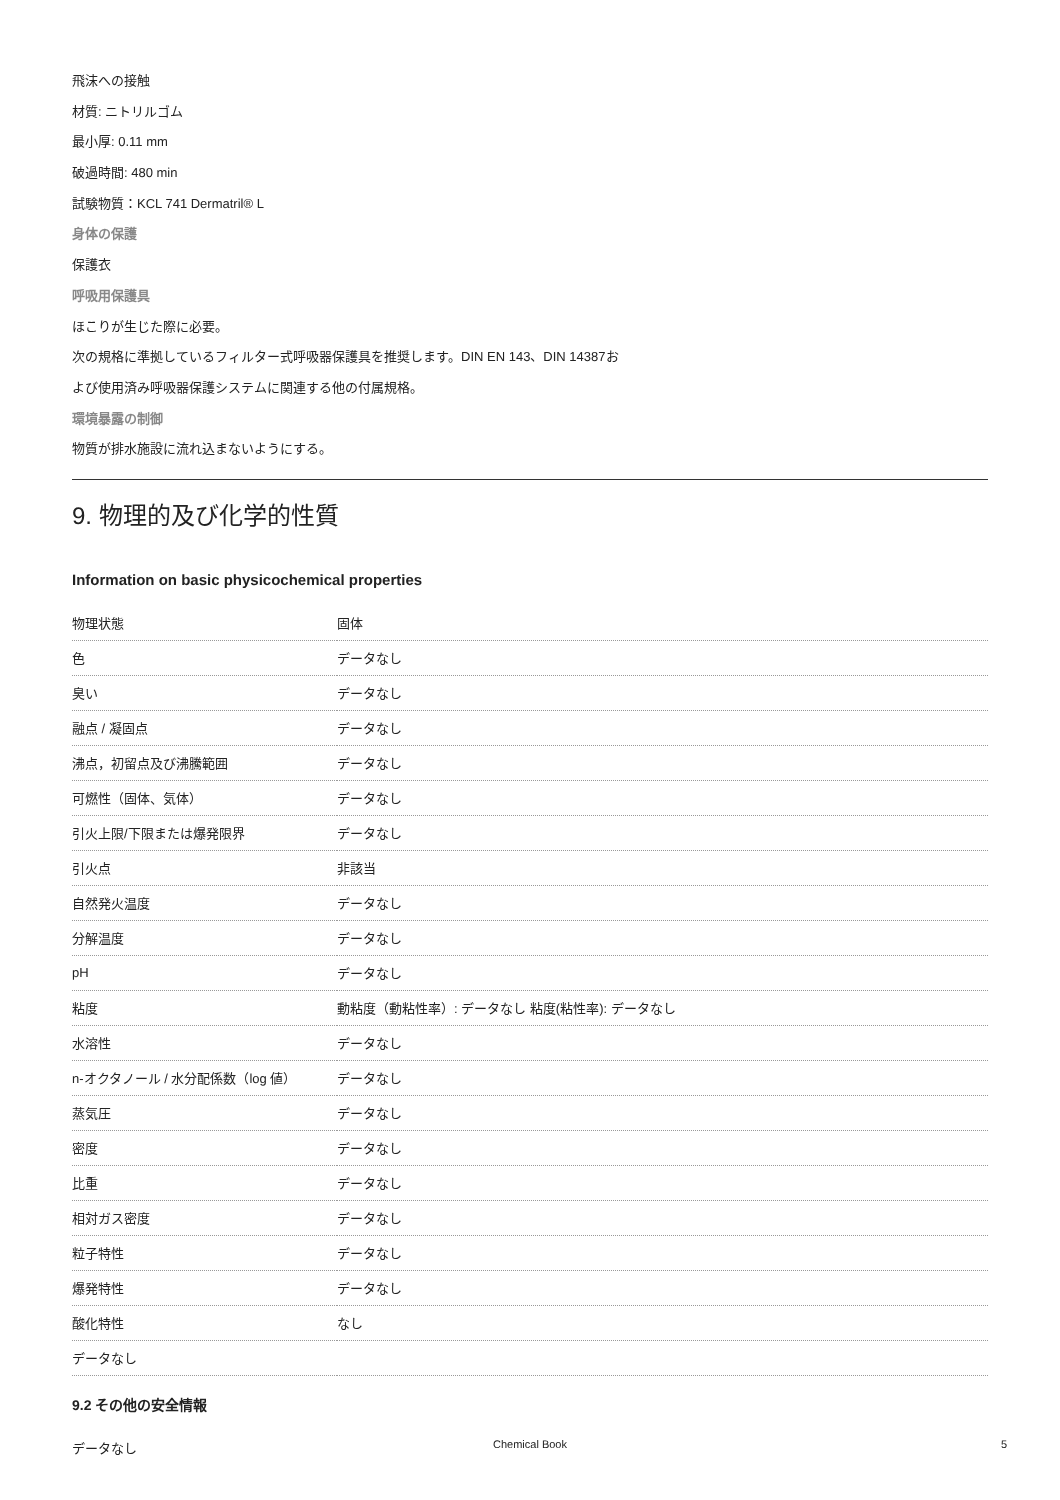飛沫への接触
材質: ニトリルゴム
最小厚: 0.11 mm
破過時間: 480 min
試験物質：KCL 741 Dermatril® L
身体の保護
保護衣
呼吸用保護具
ほこりが生じた際に必要。
次の規格に準拠しているフィルター式呼吸器保護具を推奨します。DIN EN 143、DIN 14387お
よび使用済み呼吸器保護システムに関連する他の付属規格。
環境暴露の制御
物質が排水施設に流れ込まないようにする。
9. 物理的及び化学的性質
Information on basic physicochemical properties
| 物理状態 | 固体 |
| 色 | データなし |
| 臭い | データなし |
| 融点 / 凝固点 | データなし |
| 沸点，初留点及び沸騰範囲 | データなし |
| 可燃性（固体、気体） | データなし |
| 引火上限/下限または爆発限界 | データなし |
| 引火点 | 非該当 |
| 自然発火温度 | データなし |
| 分解温度 | データなし |
| pH | データなし |
| 粘度 | 動粘度（動粘性率）: データなし 粘度(粘性率): データなし |
| 水溶性 | データなし |
| n-オクタノール / 水分配係数（log 値） | データなし |
| 蒸気圧 | データなし |
| 密度 | データなし |
| 比重 | データなし |
| 相対ガス密度 | データなし |
| 粒子特性 | データなし |
| 爆発特性 | データなし |
| 酸化特性 | なし |
| データなし | |
9.2 その他の安全情報
データなし
Chemical Book 5